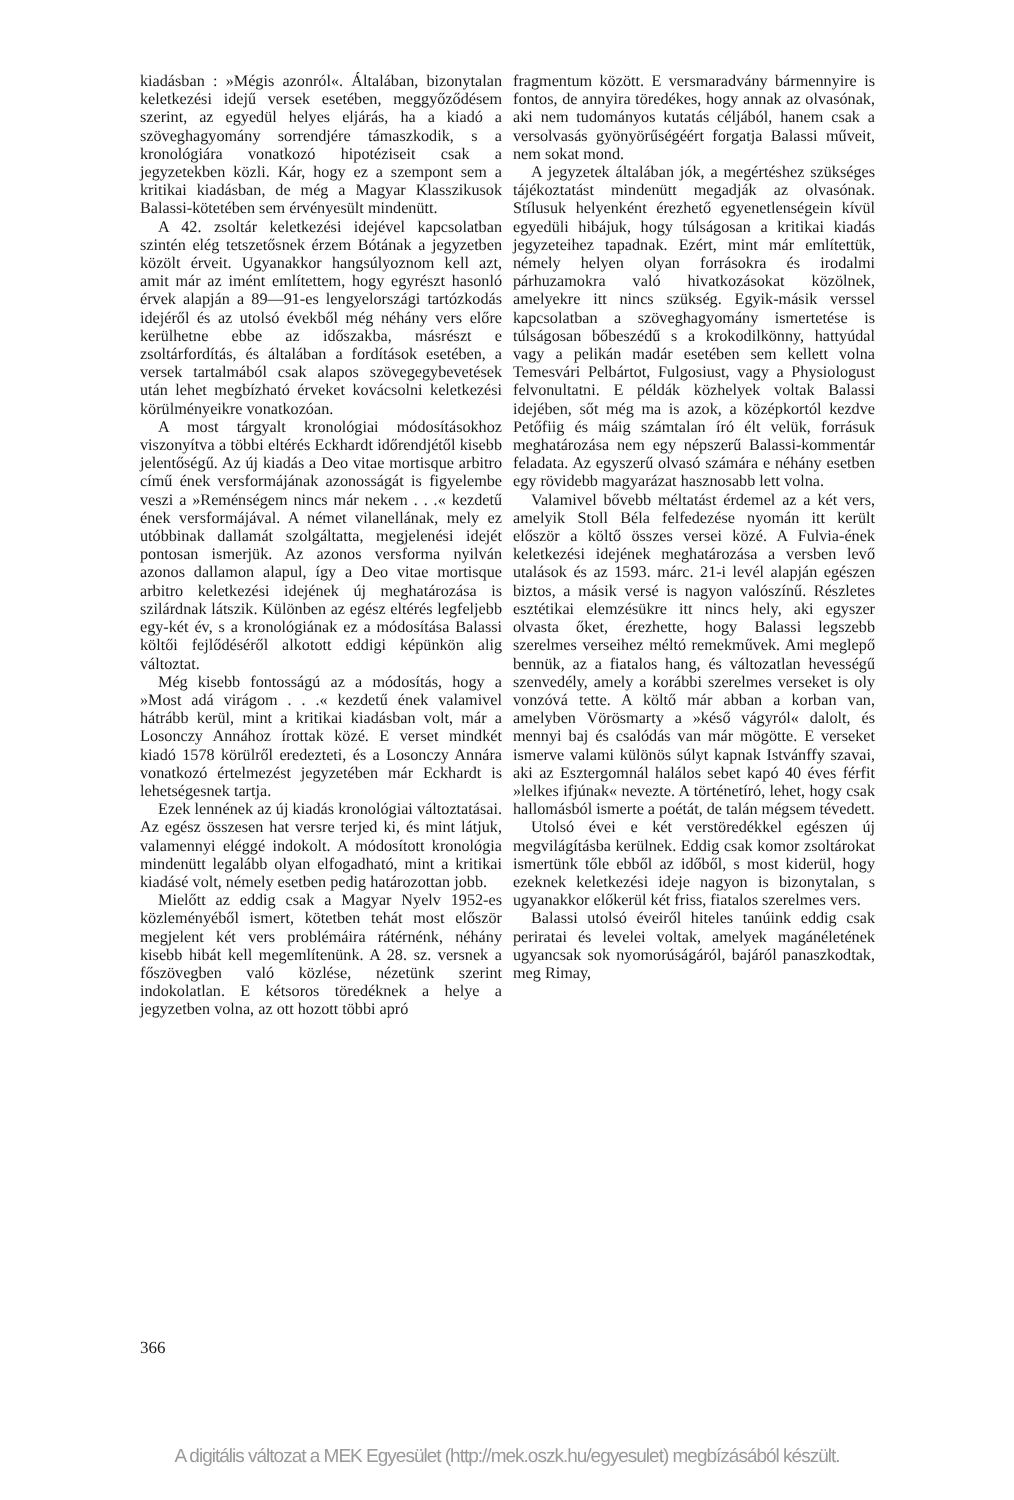kiadásban : »Mégis azonról«. Általában, bizonytalan keletkezési idejű versek esetében, meggyőződésem szerint, az egyedül helyes eljárás, ha a kiadó a szöveghagyomány sorrendjére támaszkodik, s a kronológiára vonatkozó hipotéziseit csak a jegyzetekben közli. Kár, hogy ez a szempont sem a kritikai kiadásban, de még a Magyar Klasszikusok Balassi-kötetében sem érvényesült mindenütt.
A 42. zsoltár keletkezési idejével kapcsolatban szintén elég tetszetősnek érzem Bótának a jegyzetben közölt érveit. Ugyanakkor hangsúlyoznom kell azt, amit már az imént említettem, hogy egyrészt hasonló érvek alapján a 89—91-es lengyelországi tartózkodás idejéről és az utolsó évekből még néhány vers előre kerülhetne ebbe az időszakba, másrészt e zsoltárfordítás, és általában a fordítások esetében, a versek tartalmából csak alapos szövegegybevetések után lehet megbízható érveket kovácsolni keletkezési körülményeikre vonatkozóan.
A most tárgyalt kronológiai módosításokhoz viszonyítva a többi eltérés Eckhardt időrendjétől kisebb jelentőségű. Az új kiadás a Deo vitae mortisque arbitro című ének versformájának azonosságát is figyelembe veszi a »Reménségem nincs már nekem . . .« kezdetű ének versformájával. A német vilanellának, mely ez utóbbinak dallamát szolgáltatta, megjelenési idejét pontosan ismerjük. Az azonos versforma nyilván azonos dallamon alapul, így a Deo vitae mortisque arbitro keletkezési idejének új meghatározása is szilárdnak látszik. Különben az egész eltérés legfeljebb egy-két év, s a kronológiának ez a módosítása Balassi költői fejlődéséről alkotott eddigi képünkön alig változtat.
Még kisebb fontosságú az a módosítás, hogy a »Most adá virágom . . .« kezdetű ének valamivel hátrább kerül, mint a kritikai kiadásban volt, már a Losonczy Annához írottak közé. E verset mindkét kiadó 1578 körülről eredezteti, és a Losonczy Annára vonatkozó értelmezést jegyzetében már Eckhardt is lehetségesnek tartja.
Ezek lennének az új kiadás kronológiai változtatásai. Az egész összesen hat versre terjed ki, és mint látjuk, valamennyi eléggé indokolt. A módosított kronológia mindenütt legalább olyan elfogadható, mint a kritikai kiadásé volt, némely esetben pedig határozottan jobb.
Mielőtt az eddig csak a Magyar Nyelv 1952-es közleményéből ismert, kötetben tehát most először megjelent két vers problémáira rátérnénk, néhány kisebb hibát kell megemlítenünk. A 28. sz. versnek a főszövegben való közlése, nézetünk szerint indokolatlan. E kétsoros töredéknek a helye a jegyzetben volna, az ott hozott többi apró
fragmentum között. E versmaradvány bármennyire is fontos, de annyira töredékes, hogy annak az olvasónak, aki nem tudományos kutatás céljából, hanem csak a versolvasás gyönyörűségéért forgatja Balassi műveit, nem sokat mond.
A jegyzetek általában jók, a megértéshez szükséges tájékoztatást mindenütt megadják az olvasónak. Stílusuk helyenként érezhető egyenetlenségein kívül egyedüli hibájuk, hogy túlságosan a kritikai kiadás jegyzeteihez tapadnak. Ezért, mint már említettük, némely helyen olyan forrásokra és irodalmi párhuzamokra való hivatkozásokat közölnek, amelyekre itt nincs szükség. Egyik-másik verssel kapcsolatban a szöveghagyomány ismertetése is túlságosan bőbeszédű s a krokodilkönny, hattyúdal vagy a pelikán madár esetében sem kellett volna Temesvári Pelbártot, Fulgosiust, vagy a Physiologust felvonultatni. E példák közhelyek voltak Balassi idejében, sőt még ma is azok, a középkortól kezdve Petőfiig és máig számtalan író élt velük, forrásuk meghatározása nem egy népszerű Balassi-kommentár feladata. Az egyszerű olvasó számára e néhány esetben egy rövidebb magyarázat hasznosabb lett volna.
Valamivel bővebb méltatást érdemel az a két vers, amelyik Stoll Béla felfedezése nyomán itt került először a költő összes versei közé. A Fulvia-ének keletkezési idejének meghatározása a versben levő utalások és az 1593. márc. 21-i levél alapján egészen biztos, a másik versé is nagyon valószínű. Részletes esztétikai elemzésükre itt nincs hely, aki egyszer olvasta őket, érezhette, hogy Balassi legszebb szerelmes verseihez méltó remekművek. Ami meglepő bennük, az a fiatalos hang, és változatlan hevességű szenvedély, amely a korábbi szerelmes verseket is oly vonzóvá tette. A költő már abban a korban van, amelyben Vörösmarty a »késő vágyról« dalolt, és mennyi baj és csalódás van már mögötte. E verseket ismerve valami különös súlyt kapnak Istvánffy szavai, aki az Esztergomnál halálos sebet kapó 40 éves férfit »lelkes ifjúnak« nevezte. A történetíró, lehet, hogy csak hallomásból ismerte a poétát, de talán mégsem tévedett.
Utolsó évei e két verstöredékkel egészen új megvilágításba kerülnek. Eddig csak komor zsoltárokat ismertünk tőle ebből az időből, s most kiderül, hogy ezeknek keletkezési ideje nagyon is bizonytalan, s ugyanakkor előkerül két friss, fiatalos szerelmes vers.
Balassi utolsó éveiről hiteles tanúink eddig csak periratai és levelei voltak, amelyek magánéletének ugyancsak sok nyomorúságáról, bajáról panaszkodtak, meg Rimay,
366
A digitális változat a MEK Egyesület (http://mek.oszk.hu/egyesulet) megbízásából készült.